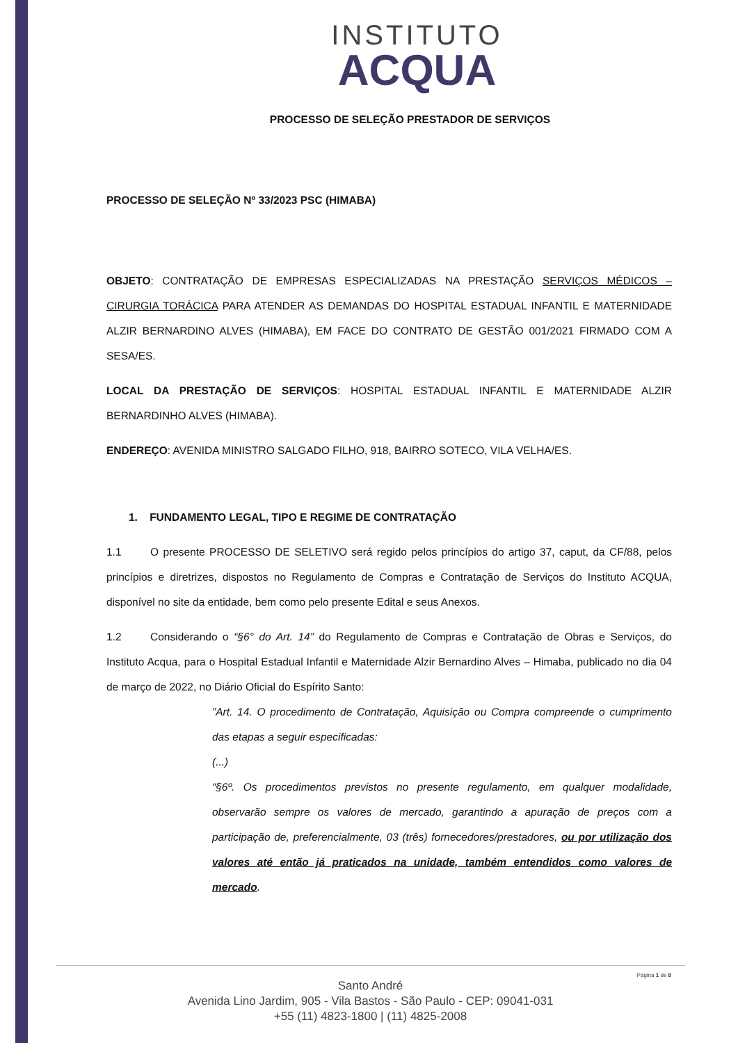INSTITUTO
ACQUA
PROCESSO DE SELEÇÃO PRESTADOR DE SERVIÇOS
PROCESSO DE SELEÇÃO Nº 33/2023 PSC (HIMABA)
OBJETO: CONTRATAÇÃO DE EMPRESAS ESPECIALIZADAS NA PRESTAÇÃO SERVIÇOS MÉDICOS – CIRURGIA TORÁCICA PARA ATENDER AS DEMANDAS DO HOSPITAL ESTADUAL INFANTIL E MATERNIDADE ALZIR BERNARDINO ALVES (HIMABA), EM FACE DO CONTRATO DE GESTÃO 001/2021 FIRMADO COM A SESA/ES.
LOCAL DA PRESTAÇÃO DE SERVIÇOS: HOSPITAL ESTADUAL INFANTIL E MATERNIDADE ALZIR BERNARDINHO ALVES (HIMABA).
ENDEREÇO: AVENIDA MINISTRO SALGADO FILHO, 918, BAIRRO SOTECO, VILA VELHA/ES.
1. FUNDAMENTO LEGAL, TIPO E REGIME DE CONTRATAÇÃO
1.1 O presente PROCESSO DE SELETIVO será regido pelos princípios do artigo 37, caput, da CF/88, pelos princípios e diretrizes, dispostos no Regulamento de Compras e Contratação de Serviços do Instituto ACQUA, disponível no site da entidade, bem como pelo presente Edital e seus Anexos.
1.2 Considerando o “§6° do Art. 14” do Regulamento de Compras e Contratação de Obras e Serviços, do Instituto Acqua, para o Hospital Estadual Infantil e Maternidade Alzir Bernardino Alves – Himaba, publicado no dia 04 de março de 2022, no Diário Oficial do Espírito Santo:
”Art. 14. O procedimento de Contratação, Aquisição ou Compra compreende o cumprimento das etapas a seguir especificadas:
(...)
“§6º. Os procedimentos previstos no presente regulamento, em qualquer modalidade, observarão sempre os valores de mercado, garantindo a apuração de preços com a participação de, preferencialmente, 03 (três) fornecedores/prestadores, ou por utilização dos valores até então já praticados na unidade, também entendidos como valores de mercado.
Página 1 de 8
Santo André
Avenida Lino Jardim, 905 - Vila Bastos - São Paulo - CEP: 09041-031
+55 (11) 4823-1800 | (11) 4825-2008